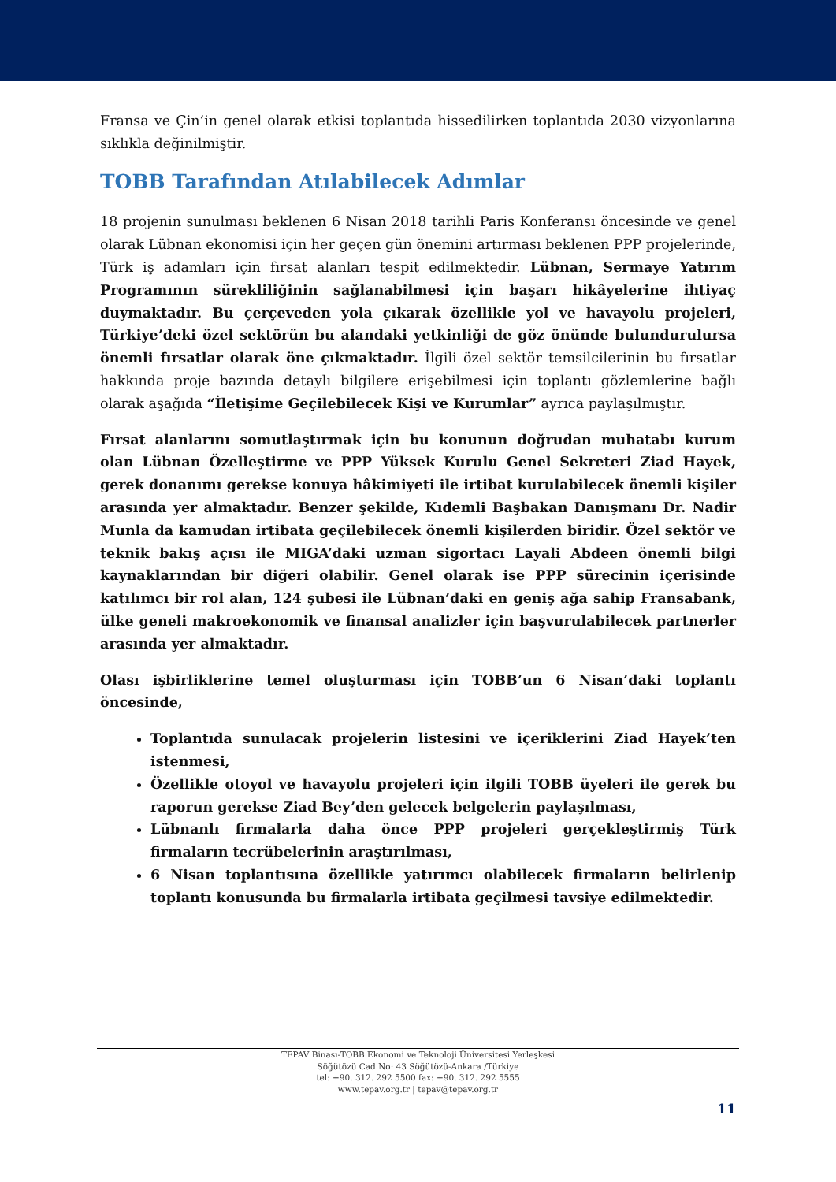Fransa ve Çin’in genel olarak etkisi toplantıda hissedilirken toplantıda 2030 vizyonlarına sıklıkla değinilmiştir.
TOBB Tarafından Atılabilecek Adımlar
18 projenin sunulması beklenen 6 Nisan 2018 tarihli Paris Konferansı öncesinde ve genel olarak Lübnan ekonomisi için her geçen gün önemini artırması beklenen PPP projelerinde, Türk iş adamları için fırsat alanları tespit edilmektedir. Lübnan, Sermaye Yatırım Programının sürekliliğinin sağlanabilmesi için başarı hikâyelerine ihtiyaç duymaktadır. Bu çerçeveden yola çıkarak özellikle yol ve havayolu projeleri, Türkiye’deki özel sektörün bu alandaki yetkinliği de göz önünde bulundurulursa önemli fırsatlar olarak öne çıkmaktadır. İlgili özel sektör temsilcilerinin bu fırsatlar hakkında proje bazında detaylı bilgilere erişebilmesi için toplantı gözlemlerine bağlı olarak aşağıda “İletişime Geçilebilecek Kişi ve Kurumlar” ayrıca paylaşılmıştır.
Fırsat alanlarını somutlaştırmak için bu konunun doğrudan muhatabı kurum olan Lübnan Özelleştirme ve PPP Yüksek Kurulu Genel Sekreteri Ziad Hayek, gerek donanımı gerekse konuya hâkimiyeti ile irtibat kurulabilecek önemli kişiler arasında yer almaktadır. Benzer şekilde, Kıdemli Başbakan Danışmanı Dr. Nadir Munla da kamudan irtibata geçilebilecek önemli kişilerden biridir. Özel sektör ve teknik bakış açısı ile MIGA’daki uzman sigortacı Layali Abdeen önemli bilgi kaynaklarından bir diğeri olabilir. Genel olarak ise PPP sürecinin içerisinde katılımcı bir rol alan, 124 şubesi ile Lübnan’daki en geniş ağa sahip Fransabank, ülke geneli makroekonomik ve finansal analizler için başvurulabilecek partnerler arasında yer almaktadır.
Olası işbirliklerine temel oluşturması için TOBB’un 6 Nisan’daki toplantı öncesinde,
Toplantıda sunulacak projelerin listesini ve içeriklerini Ziad Hayek’ten istenmesi,
Özellikle otoyol ve havayolu projeleri için ilgili TOBB üyeleri ile gerek bu raporun gerekse Ziad Bey’den gelecek belgelerin paylaşılması,
Lübnanlı firmalarla daha önce PPP projeleri gerçekleştirmiş Türk firmaların tecrübelerinin araştırılması,
6 Nisan toplantısına özellikle yatırımcı olabilecek firmaların belirlenip toplantı konusunda bu firmalarla irtibata geçilmesi tavsiye edilmektedir.
TEPAV Binası-TOBB Ekonomi ve Teknoloji Üniversitesi Yerleşkesi
Söğütözü Cad.No: 43 Söğütözü-Ankara /Türkiye
tel: +90. 312. 292 5500 fax: +90. 312. 292 5555
www.tepav.org.tr | tepav@tepav.org.tr
11